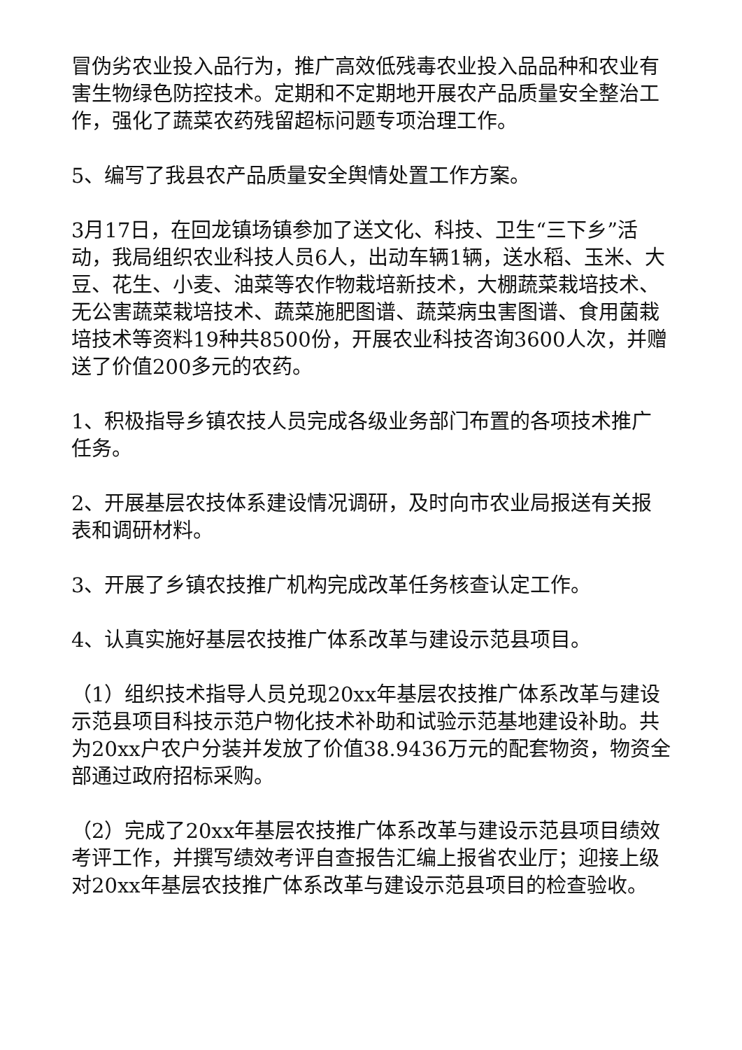冒伪劣农业投入品行为，推广高效低残毒农业投入品品种和农业有害生物绿色防控技术。定期和不定期地开展农产品质量安全整治工作，强化了蔬菜农药残留超标问题专项治理工作。
5、编写了我县农产品质量安全舆情处置工作方案。
3月17日，在回龙镇场镇参加了送文化、科技、卫生“三下乡”活动，我局组织农业科技人员6人，出动车辆1辆，送水稻、玉米、大豆、花生、小麦、油菜等农作物栽培新技术，大棚蔬菜栽培技术、无公害蔬菜栽培技术、蔬菜施肥图谱、蔬菜病虫害图谱、食用菌栽培技术等资料19种共8500份，开展农业科技咨询3600人次，并赠送了价值200多元的农药。
1、积极指导乡镇农技人员完成各级业务部门布置的各项技术推广任务。
2、开展基层农技体系建设情况调研，及时向市农业局报送有关报表和调研材料。
3、开展了乡镇农技推广机构完成改革任务核查认定工作。
4、认真实施好基层农技推广体系改革与建设示范县项目。
（1）组织技术指导人员兑现20xx年基层农技推广体系改革与建设示范县项目科技示范户物化技术补助和试验示范基地建设补助。共为20xx户农户分装并发放了价值38.9436万元的配套物资，物资全部通过政府招标采购。
（2）完成了20xx年基层农技推广体系改革与建设示范县项目绩效考评工作，并撰写绩效考评自查报告汇编上报省农业厅；迎接上级对20xx年基层农技推广体系改革与建设示范县项目的检查验收。